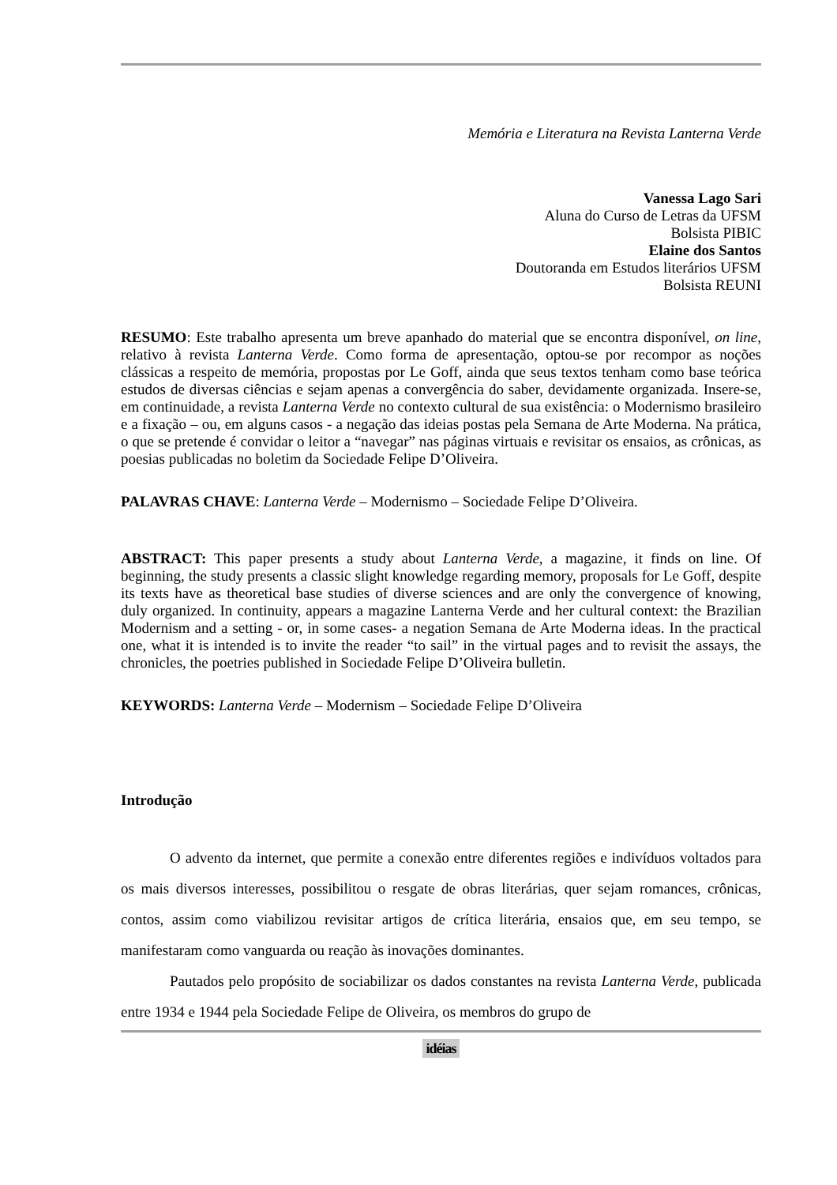Memória e Literatura na Revista Lanterna Verde
Vanessa Lago Sari
Aluna do Curso de Letras da UFSM
Bolsista PIBIC
Elaine dos Santos
Doutoranda em Estudos literários UFSM
Bolsista REUNI
RESUMO: Este trabalho apresenta um breve apanhado do material que se encontra disponível, on line, relativo à revista Lanterna Verde. Como forma de apresentação, optou-se por recompor as noções clássicas a respeito de memória, propostas por Le Goff, ainda que seus textos tenham como base teórica estudos de diversas ciências e sejam apenas a convergência do saber, devidamente organizada. Insere-se, em continuidade, a revista Lanterna Verde no contexto cultural de sua existência: o Modernismo brasileiro e a fixação – ou, em alguns casos - a negação das ideias postas pela Semana de Arte Moderna. Na prática, o que se pretende é convidar o leitor a “navegar” nas páginas virtuais e revisitar os ensaios, as crônicas, as poesias publicadas no boletim da Sociedade Felipe D’Oliveira.
PALAVRAS CHAVE: Lanterna Verde – Modernismo – Sociedade Felipe D’Oliveira.
ABSTRACT: This paper presents a study about Lanterna Verde, a magazine, it finds on line. Of beginning, the study presents a classic slight knowledge regarding memory, proposals for Le Goff, despite its texts have as theoretical base studies of diverse sciences and are only the convergence of knowing, duly organized. In continuity, appears a magazine Lanterna Verde and her cultural context: the Brazilian Modernism and a setting - or, in some cases- a negation Semana de Arte Moderna ideas. In the practical one, what it is intended is to invite the reader “to sail” in the virtual pages and to revisit the assays, the chronicles, the poetries published in Sociedade Felipe D’Oliveira bulletin.
KEYWORDS: Lanterna Verde – Modernism – Sociedade Felipe D’Oliveira
Introdução
O advento da internet, que permite a conexão entre diferentes regiões e indivíduos voltados para os mais diversos interesses, possibilitou o resgate de obras literárias, quer sejam romances, crônicas, contos, assim como viabilizou revisitar artigos de crítica literária, ensaios que, em seu tempo, se manifestaram como vanguarda ou reação às inovações dominantes.
Pautados pelo propósito de sociabilizar os dados constantes na revista Lanterna Verde, publicada entre 1934 e 1944 pela Sociedade Felipe de Oliveira, os membros do grupo de
idéias